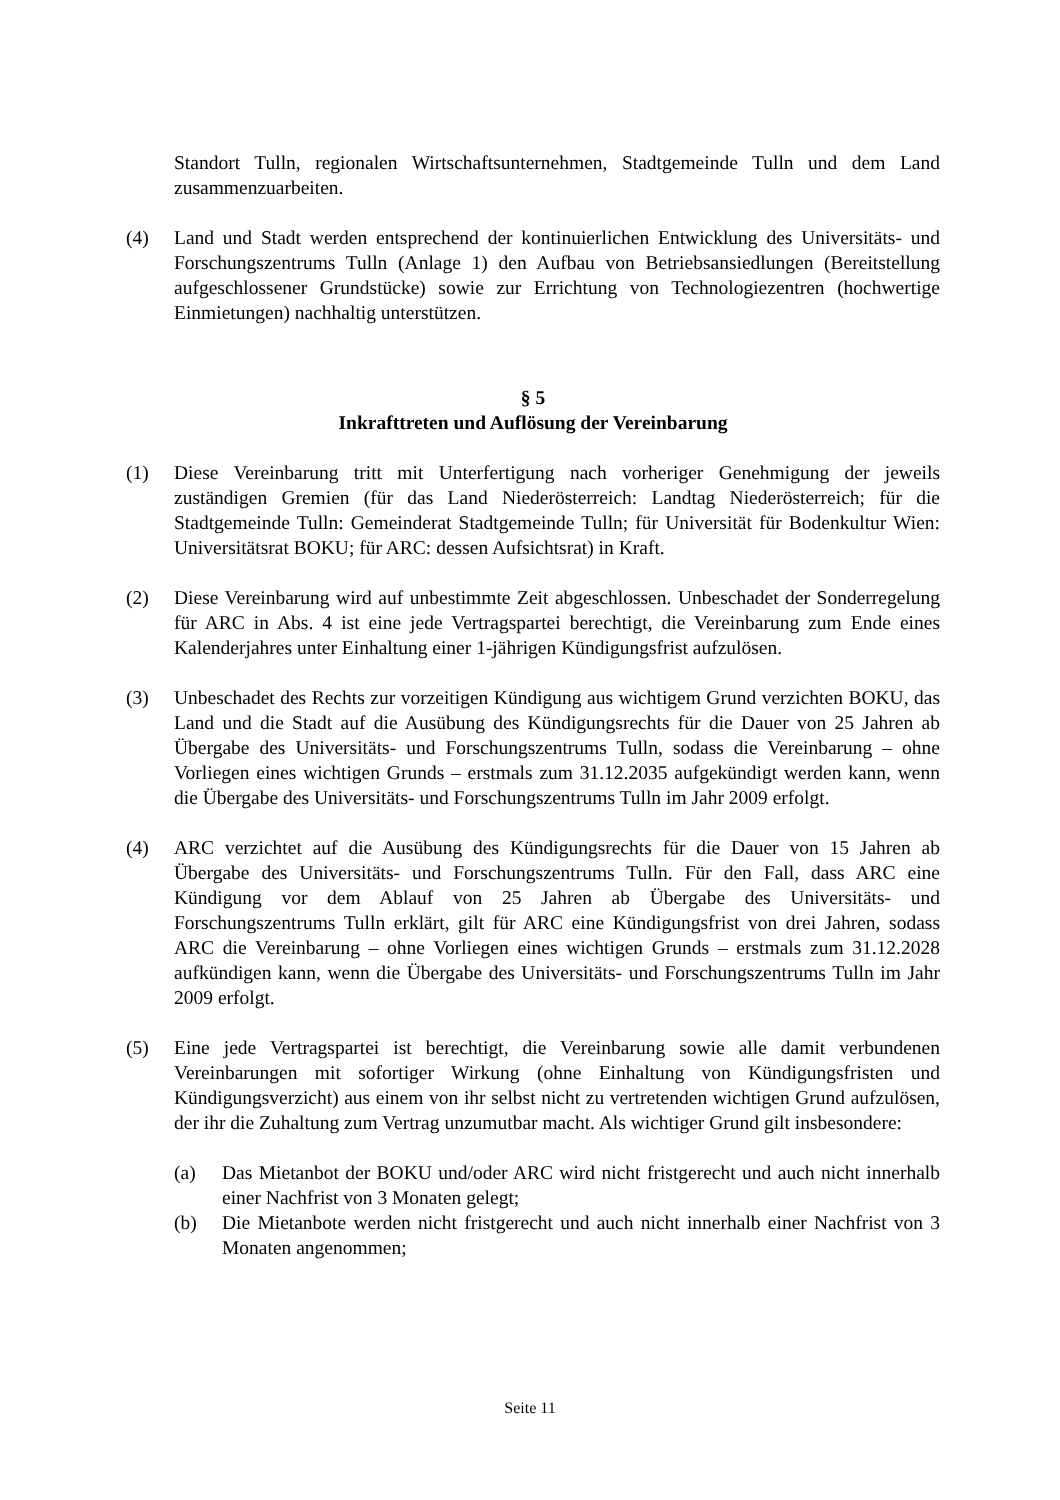Standort Tulln, regionalen Wirtschaftsunternehmen, Stadtgemeinde Tulln und dem Land zusammenzuarbeiten.
(4) Land und Stadt werden entsprechend der kontinuierlichen Entwicklung des Universitäts- und Forschungszentrums Tulln (Anlage 1) den Aufbau von Betriebsansiedlungen (Bereitstellung aufgeschlossener Grundstücke) sowie zur Errichtung von Technologiezentren (hochwertige Einmietungen) nachhaltig unterstützen.
§ 5
Inkrafttreten und Auflösung der Vereinbarung
(1) Diese Vereinbarung tritt mit Unterfertigung nach vorheriger Genehmigung der jeweils zuständigen Gremien (für das Land Niederösterreich: Landtag Niederösterreich; für die Stadtgemeinde Tulln: Gemeinderat Stadtgemeinde Tulln; für Universität für Bodenkultur Wien: Universitätsrat BOKU; für ARC: dessen Aufsichtsrat) in Kraft.
(2) Diese Vereinbarung wird auf unbestimmte Zeit abgeschlossen. Unbeschadet der Sonderregelung für ARC in Abs. 4 ist eine jede Vertragspartei berechtigt, die Vereinbarung zum Ende eines Kalenderjahres unter Einhaltung einer 1-jährigen Kündigungsfrist aufzulösen.
(3) Unbeschadet des Rechts zur vorzeitigen Kündigung aus wichtigem Grund verzichten BOKU, das Land und die Stadt auf die Ausübung des Kündigungsrechts für die Dauer von 25 Jahren ab Übergabe des Universitäts- und Forschungszentrums Tulln, sodass die Vereinbarung – ohne Vorliegen eines wichtigen Grunds – erstmals zum 31.12.2035 aufgekündigt werden kann, wenn die Übergabe des Universitäts- und Forschungszentrums Tulln im Jahr 2009 erfolgt.
(4) ARC verzichtet auf die Ausübung des Kündigungsrechts für die Dauer von 15 Jahren ab Übergabe des Universitäts- und Forschungszentrums Tulln. Für den Fall, dass ARC eine Kündigung vor dem Ablauf von 25 Jahren ab Übergabe des Universitäts- und Forschungszentrums Tulln erklärt, gilt für ARC eine Kündigungsfrist von drei Jahren, sodass ARC die Vereinbarung – ohne Vorliegen eines wichtigen Grunds – erstmals zum 31.12.2028 aufkündigen kann, wenn die Übergabe des Universitäts- und Forschungszentrums Tulln im Jahr 2009 erfolgt.
(5) Eine jede Vertragspartei ist berechtigt, die Vereinbarung sowie alle damit verbundenen Vereinbarungen mit sofortiger Wirkung (ohne Einhaltung von Kündigungsfristen und Kündigungsverzicht) aus einem von ihr selbst nicht zu vertretenden wichtigen Grund aufzulösen, der ihr die Zuhaltung zum Vertrag unzumutbar macht. Als wichtiger Grund gilt insbesondere:
(a) Das Mietanbot der BOKU und/oder ARC wird nicht fristgerecht und auch nicht innerhalb einer Nachfrist von 3 Monaten gelegt;
(b) Die Mietanbote werden nicht fristgerecht und auch nicht innerhalb einer Nachfrist von 3 Monaten angenommen;
Seite 11